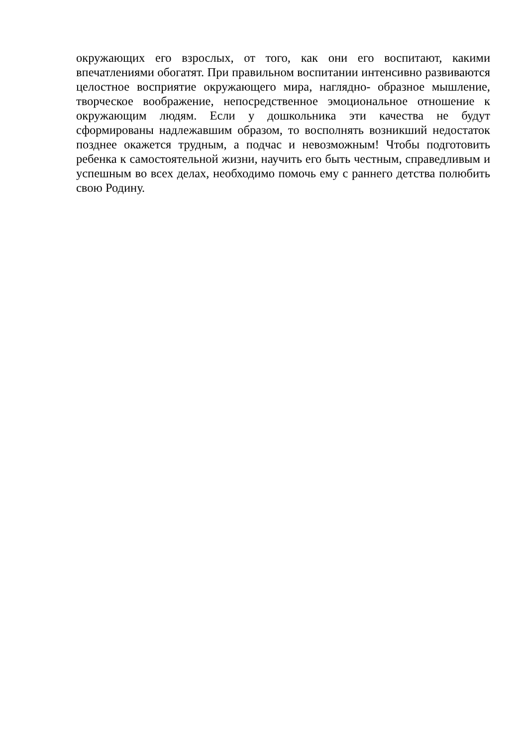окружающих его взрослых, от того, как они его воспитают, какими впечатлениями обогатят. При правильном воспитании интенсивно развиваются целостное восприятие окружающего мира, наглядно- образное мышление, творческое воображение, непосредственное эмоциональное отношение к окружающим людям. Если у дошкольника эти качества не будут сформированы надлежавшим образом, то восполнять возникший недостаток позднее окажется трудным, а подчас и невозможным! Чтобы подготовить ребенка к самостоятельной жизни, научить его быть честным, справедливым и успешным во всех делах, необходимо помочь ему с раннего детства полюбить свою Родину.